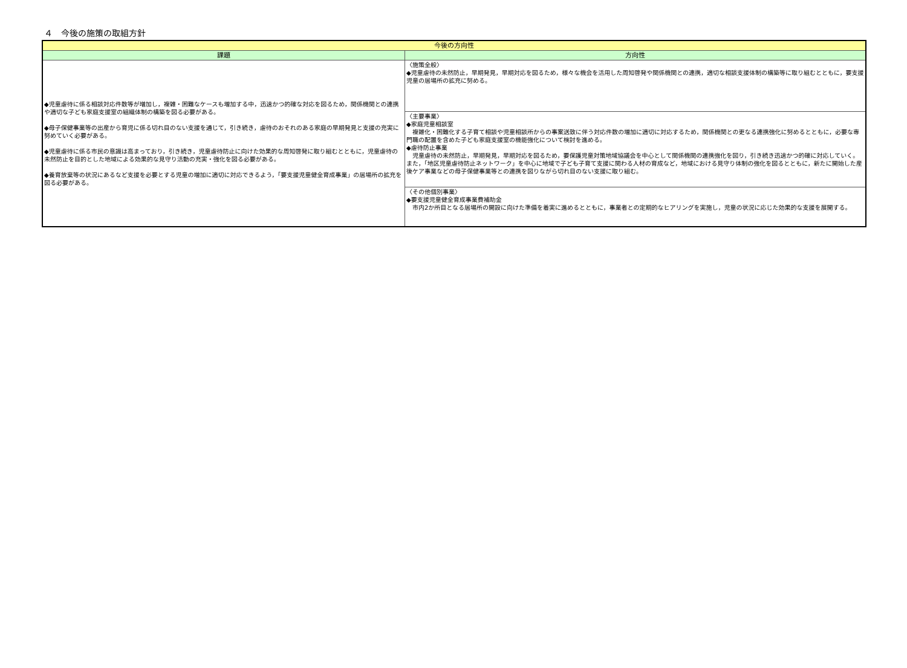４　今後の施策の取組方針
| 今後の方向性 | |
| --- | --- |
| 課題 | 方向性 |
| ◆児童虐待に係る相談対応件数等が増加し，複雑・困難なケースも増加する中，迅速かつ的確な対応を図るため，関係機関との連携や適切な子ども家庭支援室の組織体制の構築を図る必要がある。 ◆母子保健事業等の出産から育児に係る切れ目のない支援を通じて，引き続き，虐待のおそれのある家庭の早期発見と支援の充実に努めていく必要がある。 ◆児童虐待に係る市民の意識は高まっており，引き続き，児童虐待防止に向けた効果的な周知啓発に取り組むとともに，児童虐待の未然防止を目的とした地域による効果的な見守り活動の充実・強化を図る必要がある。 ◆養育放棄等の状況にあるなど支援を必要とする児童の増加に適切に対応できるよう，「要支援児童健全育成事業」の居場所の拡充を図る必要がある。 | 〈施策全般〉 ◆児童虐待の未然防止，早期発見，早期対応を図るため，様々な機会を活用した周知啓発や関係機関との連携，適切な相談支援体制の構築等に取り組むとともに，要支援児童の居場所の拡充に努める。 |
| | 〈主要事業〉 ◆家庭児童相談室 複雑化・困難化する子育て相談や児童相談所からの事案送致に伴う対応件数の増加に適切に対応するため，関係機関との更なる連携強化に努めるとともに，必要な専門職の配置を含めた子ども家庭支援室の機能強化について検討を進める。 ◆虐待防止事業 児童虐待の未然防止，早期発見，早期対応を図るため，要保護児童対策地域協議会を中心として関係機関の連携強化を図り，引き続き迅速かつ的確に対応していく。また，「地区児童虐待防止ネットワーク」を中心に地域で子ども子育て支援に関わる人材の育成など，地域における見守り体制の強化を図るとともに，新たに開始した産後ケア事業などの母子保健事業等との連携を図りながら切れ目のない支援に取り組む。 |
| | 〈その他個別事業〉 ◆要支援児童健全育成事業費補助金 市内2か所目となる居場所の開設に向けた準備を着実に進めるとともに，事業者との定期的なヒアリングを実施し，児童の状況に応じた効果的な支援を展開する。 |